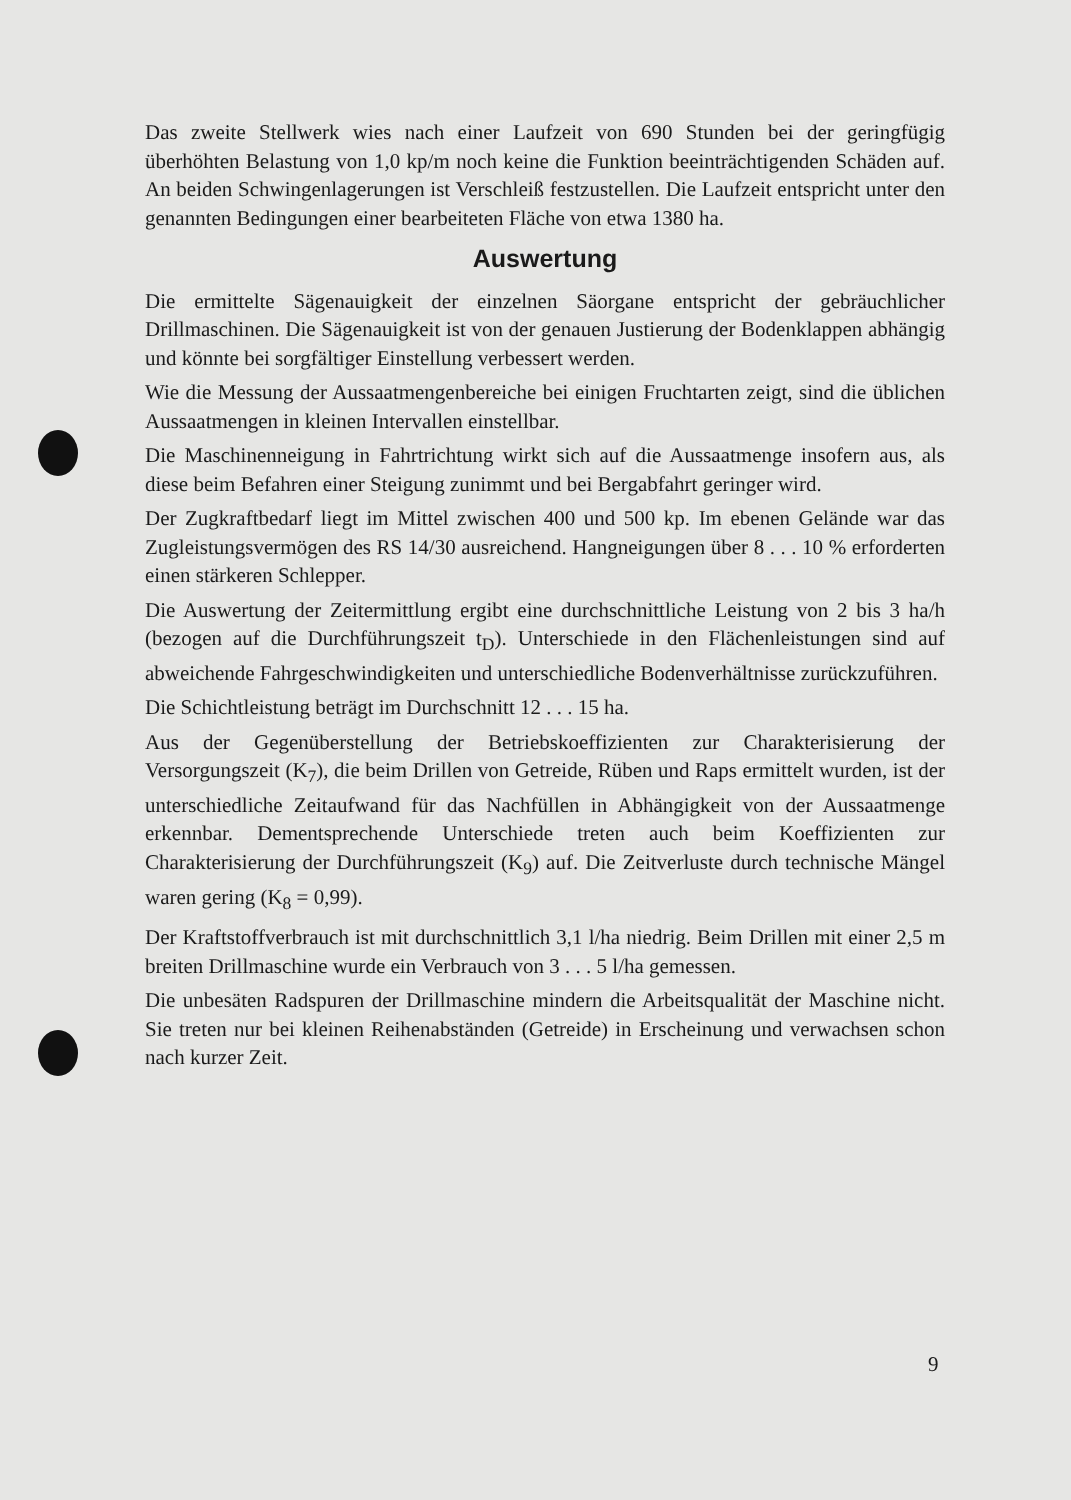Das zweite Stellwerk wies nach einer Laufzeit von 690 Stunden bei der geringfügig überhöhten Belastung von 1,0 kp/m noch keine die Funktion beeinträchtigenden Schäden auf. An beiden Schwingenlagerungen ist Verschleiß festzustellen. Die Laufzeit entspricht unter den genannten Bedingungen einer bearbeiteten Fläche von etwa 1380 ha.
Auswertung
Die ermittelte Sägenauigkeit der einzelnen Säorgane entspricht der gebräuchlicher Drillmaschinen. Die Sägenauigkeit ist von der genauen Justierung der Bodenklappen abhängig und könnte bei sorgfältiger Einstellung verbessert werden.
Wie die Messung der Aussaatmengenbereiche bei einigen Fruchtarten zeigt, sind die üblichen Aussaatmengen in kleinen Intervallen einstellbar.
Die Maschinenneigung in Fahrtrichtung wirkt sich auf die Aussaatmenge insofern aus, als diese beim Befahren einer Steigung zunimmt und bei Bergabfahrt geringer wird.
Der Zugkraftbedarf liegt im Mittel zwischen 400 und 500 kp. Im ebenen Gelände war das Zugleistungsvermögen des RS 14/30 ausreichend. Hangneigungen über 8 . . . 10 % erforderten einen stärkeren Schlepper.
Die Auswertung der Zeitermittlung ergibt eine durchschnittliche Leistung von 2 bis 3 ha/h (bezogen auf die Durchführungszeit t<sub>D</sub>). Unterschiede in den Flächenleistungen sind auf abweichende Fahrgeschwindigkeiten und unterschiedliche Bodenverhältnisse zurückzuführen.
Die Schichtleistung beträgt im Durchschnitt 12 . . . 15 ha.
Aus der Gegenüberstellung der Betriebskoeffizienten zur Charakterisierung der Versorgungszeit (K<sub>7</sub>), die beim Drillen von Getreide, Rüben und Raps ermittelt wurden, ist der unterschiedliche Zeitaufwand für das Nachfüllen in Abhängigkeit von der Aussaatmenge erkennbar. Dementsprechende Unterschiede treten auch beim Koeffizienten zur Charakterisierung der Durchführungszeit (K<sub>9</sub>) auf. Die Zeitverluste durch technische Mängel waren gering (K<sub>8</sub> = 0,99).
Der Kraftstoffverbrauch ist mit durchschnittlich 3,1 l/ha niedrig. Beim Drillen mit einer 2,5 m breiten Drillmaschine wurde ein Verbrauch von 3 . . . 5 l/ha gemessen.
Die unbesäten Radspuren der Drillmaschine mindern die Arbeitsqualität der Maschine nicht. Sie treten nur bei kleinen Reihenabständen (Getreide) in Erscheinung und verwachsen schon nach kurzer Zeit.
9